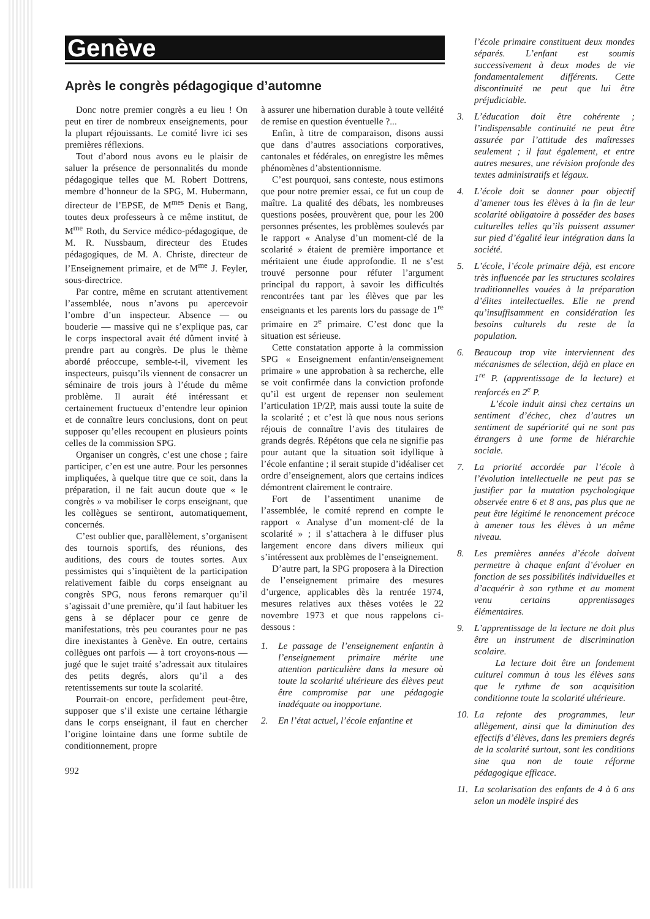Genève
Après le congrès pédagogique d’automne
Donc notre premier congrès a eu lieu ! On peut en tirer de nombreux enseignements, pour la plupart réjouissants. Le comité livre ici ses premières réflexions.
Tout d’abord nous avons eu le plaisir de saluer la présence de personnalités du monde pédagogique telles que M. Robert Dottrens, membre d’honneur de la SPG, M. Hubermann, directeur de l’EPSE, de M<sup>mes</sup> Denis et Bang, toutes deux professeurs à ce même institut, de M<sup>me</sup> Roth, du Service médico-pédagogique, de M. R. Nussbaum, directeur des Etudes pédagogiques, de M. A. Christe, directeur de l’Enseignement primaire, et de M<sup>me</sup> J. Feyler, sous-directrice.
Par contre, même en scrutant attentivement l’assemblée, nous n’avons pu apercevoir l’ombre d’un inspecteur. Absence — ou bouderie — massive qui ne s’explique pas, car le corps inspectoral avait été dûment invité à prendre part au congrès. De plus le thème abordé préoccupe, semble-t-il, vivement les inspecteurs, puisqu’ils viennent de consacrer un séminaire de trois jours à l’étude du même problème. Il aurait été intéressant et certainement fructueux d’entendre leur opinion et de connaître leurs conclusions, dont on peut supposer qu’elles recoupent en plusieurs points celles de la commission SPG.
Organiser un congrès, c’est une chose ; faire participer, c’en est une autre. Pour les personnes impliquées, à quelque titre que ce soit, dans la préparation, il ne fait aucun doute que « le congrès » va mobiliser le corps enseignant, que les collègues se sentiront, automatiquement, concernés.
C’est oublier que, parallèlement, s’organisent des tournois sportifs, des réunions, des auditions, des cours de toutes sortes. Aux pessimistes qui s’inquiètent de la participation relativement faible du corps enseignant au congrès SPG, nous ferons remarquer qu’il s’agissait d’une première, qu’il faut habituer les gens à se déplacer pour ce genre de manifestations, très peu courantes pour ne pas dire inexistantes à Genève. En outre, certains collègues ont parfois — à tort croyons-nous — jugé que le sujet traité s’adressait aux titulaires des petits degrés, alors qu’il a des retentissements sur toute la scolarité.
Pourrait-on encore, perfidement peut-être, supposer que s’il existe une certaine léthargie dans le corps enseignant, il faut en chercher l’origine lointaine dans une forme subtile de conditionnement, propre
992
à assurer une hibernation durable à toute velléité de remise en question éventuelle ?...
Enfin, à titre de comparaison, disons aussi que dans d’autres associations corporatives, cantonales et fédérales, on enregistre les mêmes phénomènes d’abstentionnisme.
C’est pourquoi, sans conteste, nous estimons que pour notre premier essai, ce fut un coup de maître. La qualité des débats, les nombreuses questions posées, prouvèrent que, pour les 200 personnes présentes, les problèmes soulevés par le rapport « Analyse d’un moment-clé de la scolarité » étaient de première importance et méritaient une étude approfondie. Il ne s’est trouvé personne pour réfuter l’argument principal du rapport, à savoir les difficultés rencontrées tant par les élèves que par les enseignants et les parents lors du passage de 1<sup>re</sup> primaire en 2<sup>e</sup> primaire. C’est donc que la situation est sérieuse.
Cette constatation apporte à la commission SPG « Enseignement enfantin/enseignement primaire » une approbation à sa recherche, elle se voit confirmée dans la conviction profonde qu’il est urgent de repenser non seulement l’articulation 1P/2P, mais aussi toute la suite de la scolarité ; et c’est là que nous nous serions réjouis de connaître l’avis des titulaires de grands degrés. Répétons que cela ne signifie pas pour autant que la situation soit idyllique à l’école enfantine ; il serait stupide d’idéaliser cet ordre d’enseignement, alors que certains indices démontrent clairement le contraire.
Fort de l’assentiment unanime de l’assemblée, le comité reprend en compte le rapport « Analyse d’un moment-clé de la scolarité » ; il s’attachera à le diffuser plus largement encore dans divers milieux qui s’intéressent aux problèmes de l’enseignement.
D’autre part, la SPG proposera à la Direction de l’enseignement primaire des mesures d’urgence, applicables dès la rentrée 1974, mesures relatives aux thèses votées le 22 novembre 1973 et que nous rappelons ci-dessous :
1. Le passage de l’enseignement enfantin à l’enseignement primaire mérite une attention particulière dans la mesure où toute la scolarité ultérieure des élèves peut être compromise par une pédagogie inadéquate ou inopportune.
2. En l’état actuel, l’école enfantine et
l’école primaire constituent deux mondes séparés. L’enfant est soumis successivement à deux modes de vie fondamentalement différents. Cette discontinuité ne peut que lui être préjudiciable.
3. L’éducation doit être cohérente ; l’indispensable continuité ne peut être assurée par l’attitude des maîtresses seulement ; il faut également, et entre autres mesures, une révision profonde des textes administratifs et légaux.
4. L’école doit se donner pour objectif d’amener tous les élèves à la fin de leur scolarité obligatoire à posséder des bases culturelles telles qu’ils puissent assumer sur pied d’égalité leur intégration dans la société.
5. L’école, l’école primaire déjà, est encore très influencée par les structures scolaires traditionnelles vouées à la préparation d’élites intellectuelles. Elle ne prend qu’insuffisamment en considération les besoins culturels du reste de la population.
6. Beaucoup trop vite interviennent des mécanismes de sélection, déjà en place en 1<sup>re</sup> P. (apprentissage de la lecture) et renforcés en 2<sup>e</sup> P.
L’école induit ainsi chez certains un sentiment d’échec, chez d’autres un sentiment de supériorité qui ne sont pas étrangers à une forme de hiérarchie sociale.
7. La priorité accordée par l’école à l’évolution intellectuelle ne peut pas se justifier par la mutation psychologique observée entre 6 et 8 ans, pas plus que ne peut être légitimé le renoncement précoce à amener tous les élèves à un même niveau.
8. Les premières années d’école doivent permettre à chaque enfant d’évoluer en fonction de ses possibilités individuelles et d’acquérir à son rythme et au moment venu certains apprentissages élémentaires.
9. L’apprentissage de la lecture ne doit plus être un instrument de discrimination scolaire.
La lecture doit être un fondement culturel commun à tous les élèves sans que le rythme de son acquisition conditionne toute la scolarité ultérieure.
10. La refonte des programmes, leur allègement, ainsi que la diminution des effectifs d’élèves, dans les premiers degrés de la scolarité surtout, sont les conditions sine qua non de toute réforme pédagogique efficace.
11. La scolarisation des enfants de 4 à 6 ans selon un modèle inspiré des